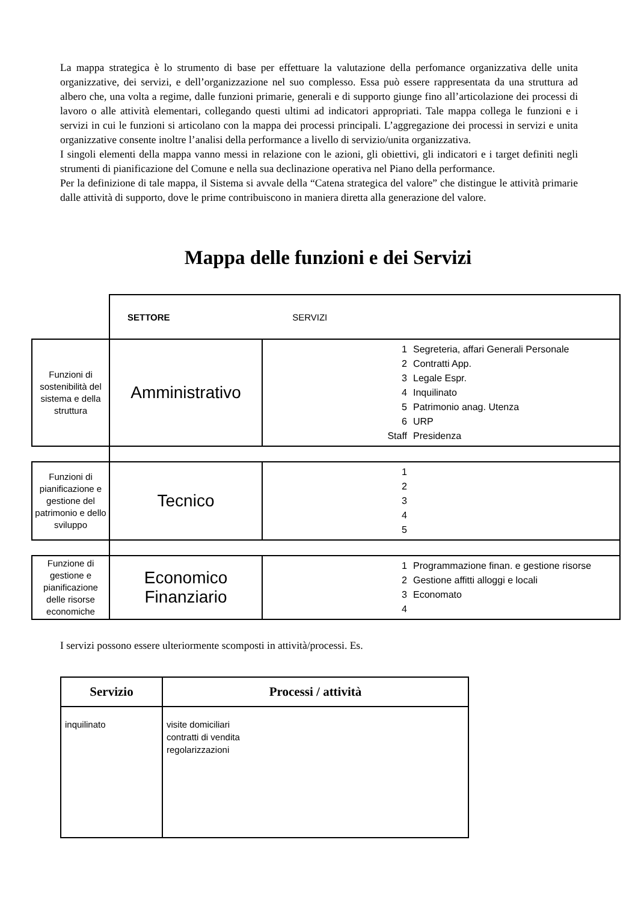La mappa strategica è lo strumento di base per effettuare la valutazione della perfomance organizzativa delle unita organizzative, dei servizi, e dell’organizzazione nel suo complesso. Essa può essere rappresentata da una struttura ad albero che, una volta a regime, dalle funzioni primarie, generali e di supporto giunge fino all’articolazione dei processi di lavoro o alle attività elementari, collegando questi ultimi ad indicatori appropriati. Tale mappa collega le funzioni e i servizi in cui le funzioni si articolano con la mappa dei processi principali. L’aggregazione dei processi in servizi e unita organizzative consente inoltre l’analisi della performance a livello di servizio/unita organizzativa.
I singoli elementi della mappa vanno messi in relazione con le azioni, gli obiettivi, gli indicatori e i target definiti negli strumenti di pianificazione del Comune e nella sua declinazione operativa nel Piano della performance.
Per la definizione di tale mappa, il Sistema si avvale della “Catena strategica del valore” che distingue le attività primarie dalle attività di supporto, dove le prime contribuiscono in maniera diretta alla generazione del valore.
Mappa delle funzioni e dei Servizi
| | SETTORE SERVIZI | |
| Funzioni di sostenibilità del sistema e della struttura | Amministrativo | 1 Segreteria, affari Generali Personale 2 Contratti App. 3 Legale Espr. 4 Inquilinato 5 Patrimonio anag. Utenza 6 URP Staff Presidenza |
| Funzioni di pianificazione e gestione del patrimonio e dello sviluppo | Tecnico | 1 2 3 4 5 |
| Funzione di gestione e pianificazione delle risorse economiche | Economico Finanziario | 1 Programmazione finan. e gestione risorse 2 Gestione affitti alloggi e locali 3 Economato 4 |
I servizi possono essere ulteriormente scomposti in attività/processi. Es.
| Servizio | Processi / attività |
| --- | --- |
| inquilinato | visite domiciliari contratti di vendita regolarizzazioni |